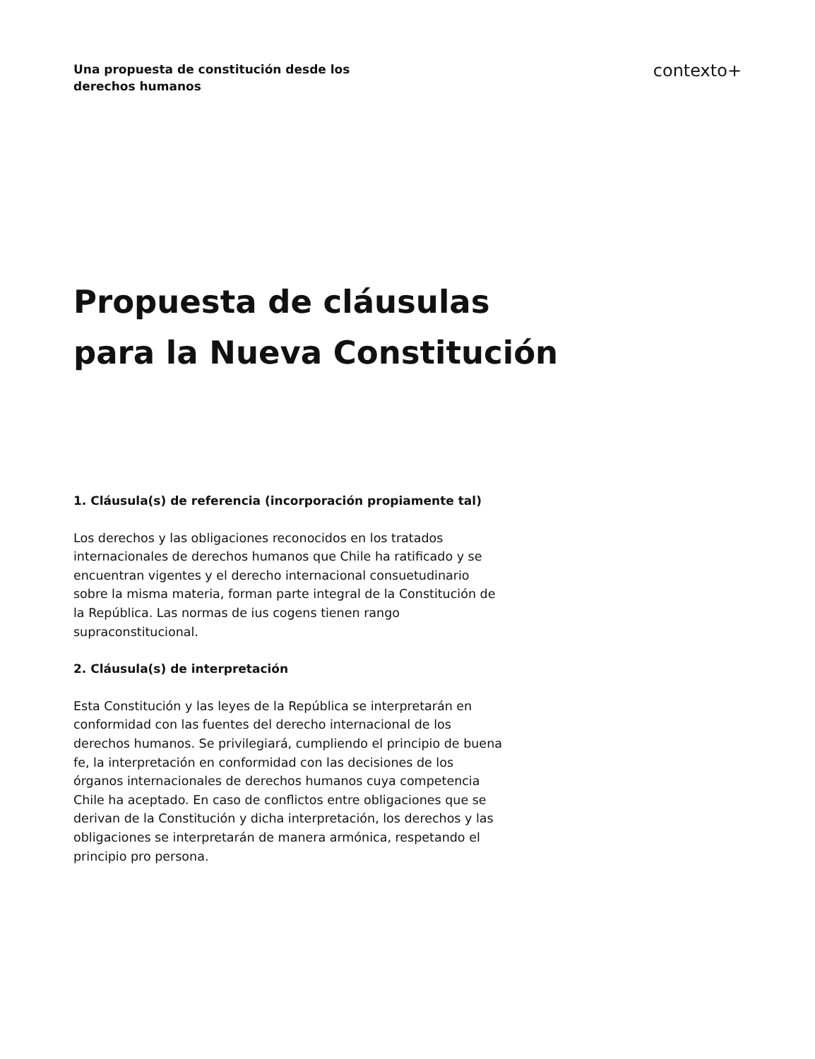Una propuesta de constitución desde los derechos humanos
contexto+
Propuesta de cláusulas
para la Nueva Constitución
1. Cláusula(s) de referencia (incorporación propiamente tal)
Los derechos y las obligaciones reconocidos en los tratados internacionales de derechos humanos que Chile ha ratificado y se encuentran vigentes y el derecho internacional consuetudinario sobre la misma materia, forman parte integral de la Constitución de la República. Las normas de ius cogens tienen rango supraconstitucional.
2. Cláusula(s) de interpretación
Esta Constitución y las leyes de la República se interpretarán en conformidad con las fuentes del derecho internacional de los derechos humanos. Se privilegiará, cumpliendo el principio de buena fe, la interpretación en conformidad con las decisiones de los órganos internacionales de derechos humanos cuya competencia Chile ha aceptado. En caso de conflictos entre obligaciones que se derivan de la Constitución y dicha interpretación, los derechos y las obligaciones se interpretarán de manera armónica, respetando el principio pro persona.